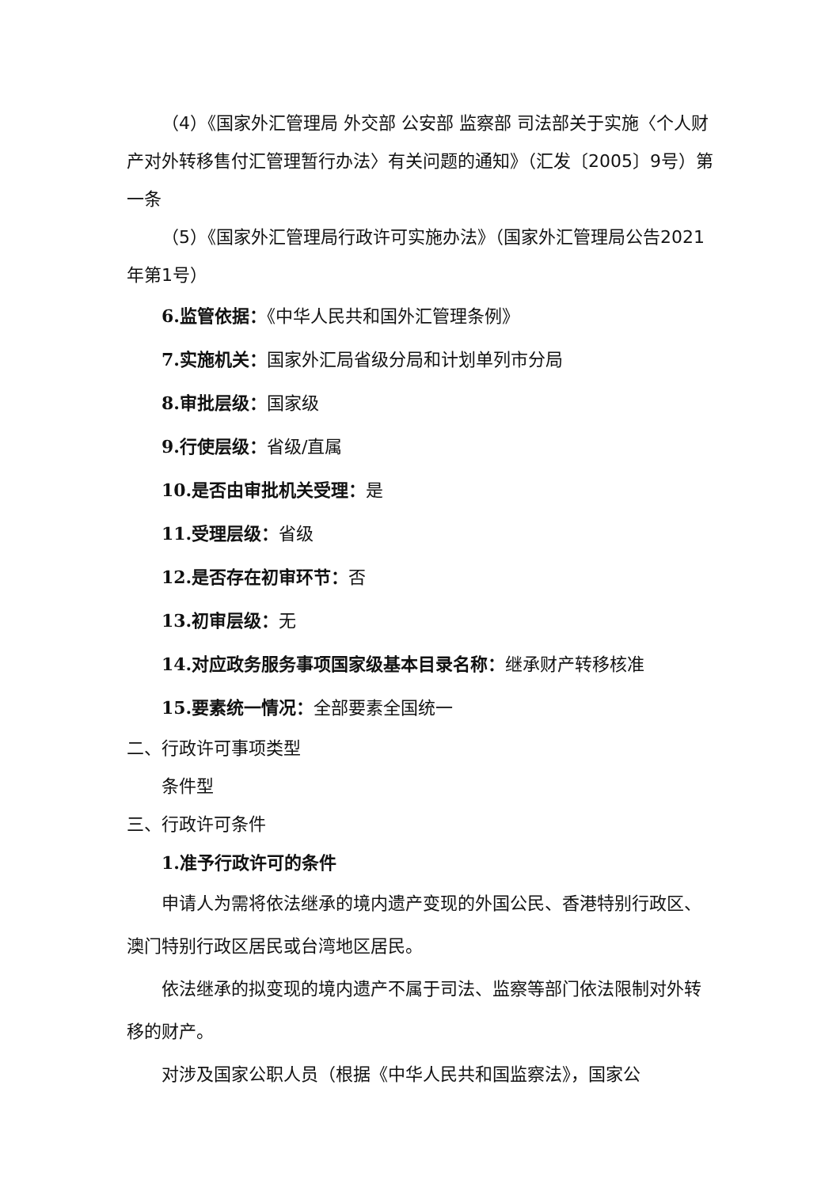（4）《国家外汇管理局 外交部 公安部 监察部 司法部关于实施〈个人财产对外转移售付汇管理暂行办法〉有关问题的通知》（汇发〔2005〕9号）第一条
（5）《国家外汇管理局行政许可实施办法》（国家外汇管理局公告2021年第1号）
6.监管依据：《中华人民共和国外汇管理条例》
7.实施机关：国家外汇局省级分局和计划单列市分局
8.审批层级：国家级
9.行使层级：省级/直属
10.是否由审批机关受理：是
11.受理层级：省级
12.是否存在初审环节：否
13.初审层级：无
14.对应政务服务事项国家级基本目录名称：继承财产转移核准
15.要素统一情况：全部要素全国统一
二、行政许可事项类型
条件型
三、行政许可条件
1.准予行政许可的条件
申请人为需将依法继承的境内遗产变现的外国公民、香港特别行政区、澳门特别行政区居民或台湾地区居民。
依法继承的拟变现的境内遗产不属于司法、监察等部门依法限制对外转移的财产。
对涉及国家公职人员（根据《中华人民共和国监察法》，国家公